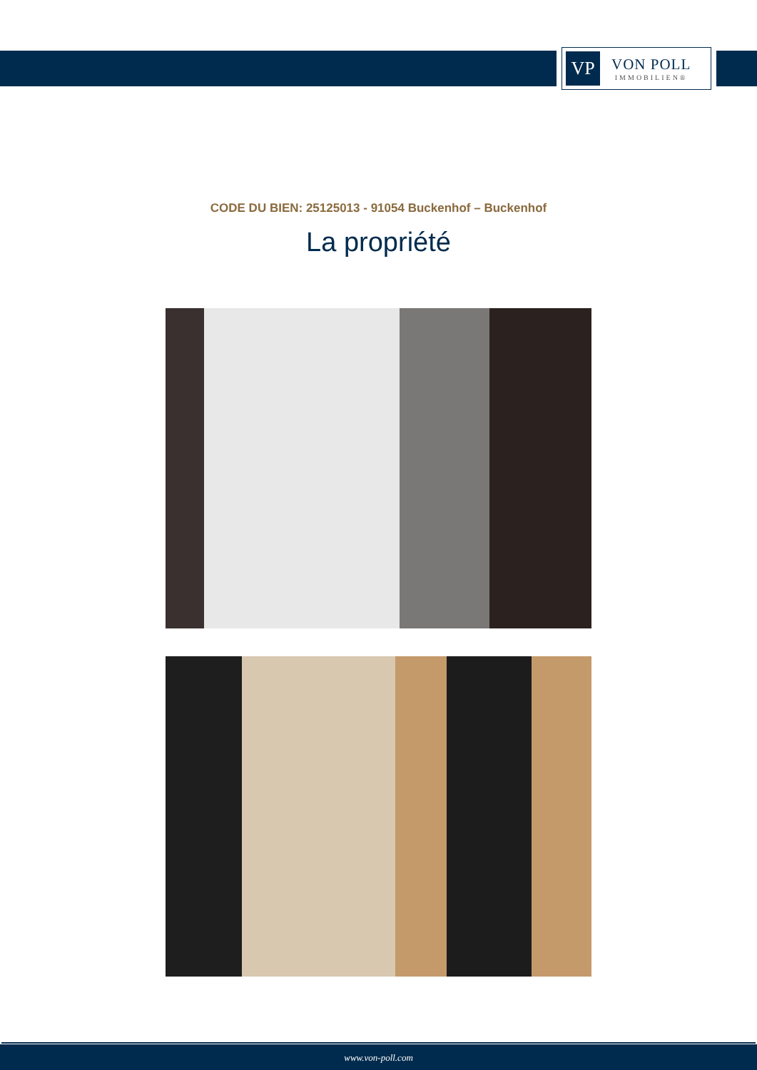VP
VON POLL
IMMOBILIEN®
CODE DU BIEN: 25125013 - 91054 Buckenhof – Buckenhof
La propriété
www.von-poll.com